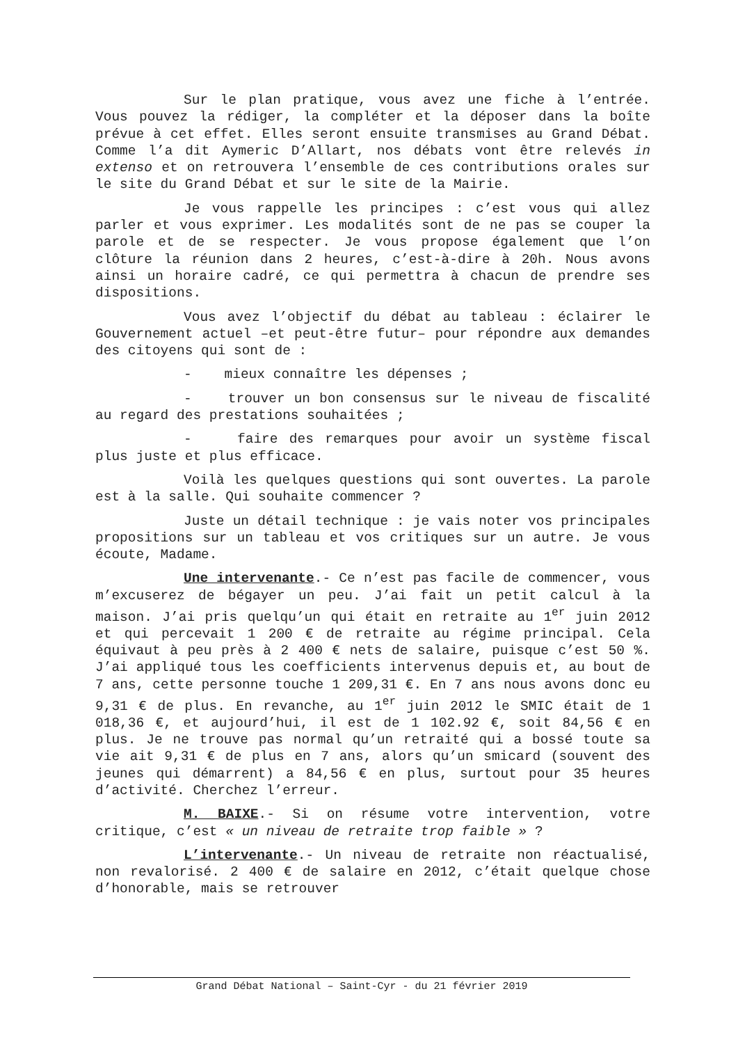Sur le plan pratique, vous avez une fiche à l’entrée. Vous pouvez la rédiger, la compléter et la déposer dans la boîte prévue à cet effet. Elles seront ensuite transmises au Grand Débat. Comme l’a dit Aymeric D’Allart, nos débats vont être relevés in extenso et on retrouvera l’ensemble de ces contributions orales sur le site du Grand Débat et sur le site de la Mairie.
Je vous rappelle les principes : c’est vous qui allez parler et vous exprimer. Les modalités sont de ne pas se couper la parole et de se respecter. Je vous propose également que l’on clôture la réunion dans 2 heures, c’est-à-dire à 20h. Nous avons ainsi un horaire cadré, ce qui permettra à chacun de prendre ses dispositions.
Vous avez l’objectif du débat au tableau : éclairer le Gouvernement actuel –et peut-être futur– pour répondre aux demandes des citoyens qui sont de :
- mieux connaître les dépenses ;
- trouver un bon consensus sur le niveau de fiscalité au regard des prestations souhaitées ;
- faire des remarques pour avoir un système fiscal plus juste et plus efficace.
Voilà les quelques questions qui sont ouvertes. La parole est à la salle. Qui souhaite commencer ?
Juste un détail technique : je vais noter vos principales propositions sur un tableau et vos critiques sur un autre. Je vous écoute, Madame.
Une intervenante.- Ce n’est pas facile de commencer, vous m’excuserez de bégayer un peu. J’ai fait un petit calcul à la maison. J’ai pris quelqu’un qui était en retraite au 1<sup>er</sup> juin 2012 et qui percevait 1 200 € de retraite au régime principal. Cela équivaut à peu près à 2 400 € nets de salaire, puisque c’est 50 %. J’ai appliqué tous les coefficients intervenus depuis et, au bout de 7 ans, cette personne touche 1 209,31 €. En 7 ans nous avons donc eu 9,31 € de plus. En revanche, au 1<sup>er</sup> juin 2012 le SMIC était de 1 018,36 €, et aujourd’hui, il est de 1 102.92 €, soit 84,56 € en plus. Je ne trouve pas normal qu’un retraité qui a bossé toute sa vie ait 9,31 € de plus en 7 ans, alors qu’un smicard (souvent des jeunes qui démarrent) a 84,56 € en plus, surtout pour 35 heures d’activité. Cherchez l’erreur.
M. BAIXE.- Si on résume votre intervention, votre critique, c’est « un niveau de retraite trop faible » ?
L’intervenante.- Un niveau de retraite non réactualisé, non revalorisé. 2 400 € de salaire en 2012, c’était quelque chose d’honorable, mais se retrouver
Grand Débat National – Saint-Cyr - du 21 février 2019